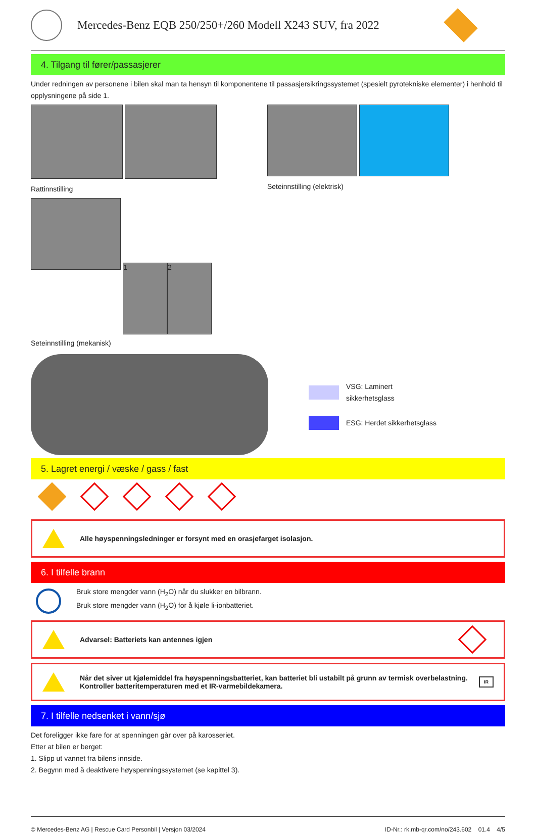Mercedes-Benz EQB 250/250+/260 Modell X243 SUV, fra 2022
4. Tilgang til fører/passasjerer
Under redningen av personene i bilen skal man ta hensyn til komponentene til passasjersikringssystemet (spesielt pyrotekniske elementer) i henhold til opplysningene på side 1.
Rattinnstilling Seteinnstilling (elektrisk)
1 2
Seteinnstilling (mekanisk)
VSG: Laminert
sikkerhetsglass
ESG: Herdet sikkerhetsglass
5. Lagret energi / væske / gass / fast
Alle høyspenningsledninger er forsynt med en orasjefarget isolasjon.
6. I tilfelle brann
Bruk store mengder vann (H<sub>2</sub>O) når du slukker en bilbrann.
Bruk store mengder vann (H<sub>2</sub>O) for å kjøle li-ionbatteriet.
Advarsel: Batteriets kan antennes igjen
Når det siver ut kjølemiddel fra høyspenningsbatteriet, kan batteriet bli ustabilt på grunn av termisk overbelastning.
Kontroller batteritemperaturen med et IR-varmebildekamera. IR
7. I tilfelle nedsenket i vann/sjø
Det foreligger ikke fare for at spenningen går over på karosseriet.
Etter at bilen er berget:
1. Slipp ut vannet fra bilens innside.
2. Begynn med å deaktivere høyspenningssystemet (se kapittel 3).
© Mercedes-Benz AG | Rescue Card Personbil | Versjon 03/2024 ID-Nr.: rk.mb-qr.com/no/243.602 01.4 4/5